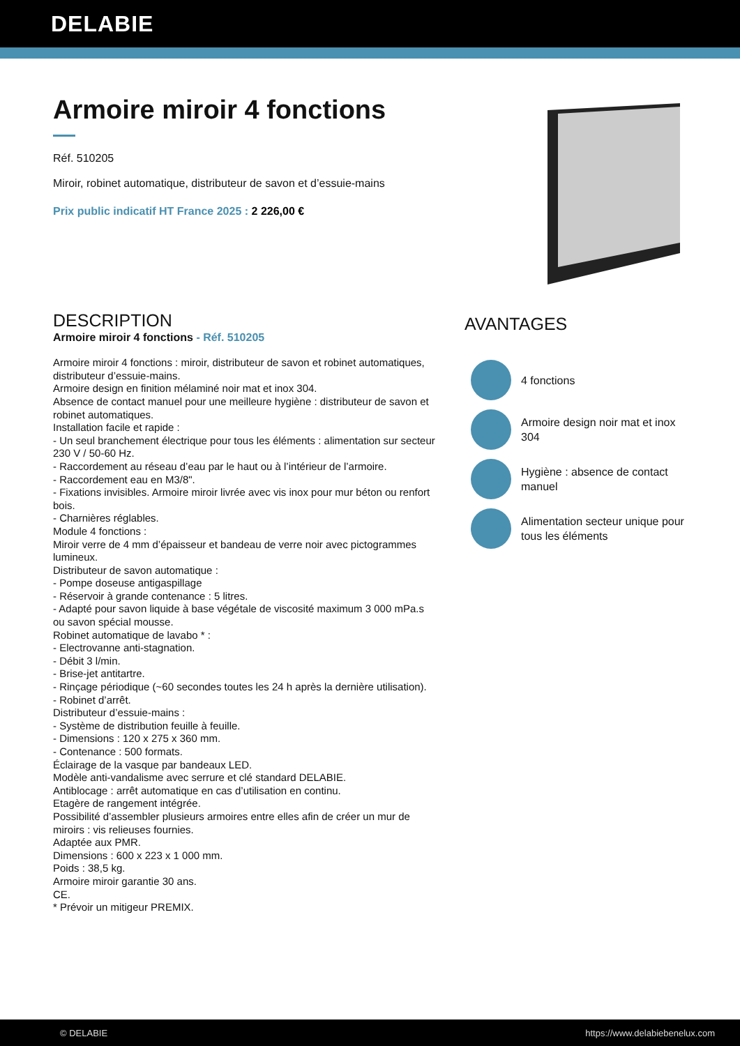DELABIE
Armoire miroir 4 fonctions
Réf. 510205
Miroir, robinet automatique, distributeur de savon et d’essuie-mains
Prix public indicatif HT France 2025 : 2 226,00 €
DESCRIPTION
Armoire miroir 4 fonctions - Réf. 510205
Armoire miroir 4 fonctions : miroir, distributeur de savon et robinet automatiques, distributeur d’essuie-mains.
Armoire design en finition mélaminé noir mat et inox 304.
Absence de contact manuel pour une meilleure hygiène : distributeur de savon et robinet automatiques.
Installation facile et rapide :
- Un seul branchement électrique pour tous les éléments : alimentation sur secteur 230 V / 50-60 Hz.
- Raccordement au réseau d’eau par le haut ou à l’intérieur de l’armoire.
- Raccordement eau en M3/8".
- Fixations invisibles. Armoire miroir livrée avec vis inox pour mur béton ou renfort bois.
- Charnières réglables.
Module 4 fonctions :
Miroir verre de 4 mm d’épaisseur et bandeau de verre noir avec pictogrammes lumineux.
Distributeur de savon automatique :
- Pompe doseuse antigaspillage
- Réservoir à grande contenance : 5 litres.
- Adapté pour savon liquide à base végétale de viscosité maximum 3 000 mPa.s ou savon spécial mousse.
Robinet automatique de lavabo * :
- Electrovanne anti-stagnation.
- Débit 3 l/min.
- Brise-jet antitartre.
- Rinçage périodique (~60 secondes toutes les 24 h après la dernière utilisation).
- Robinet d’arrêt.
Distributeur d’essuie-mains :
- Système de distribution feuille à feuille.
- Dimensions : 120 x 275 x 360 mm.
- Contenance : 500 formats.
Éclairage de la vasque par bandeaux LED.
Modèle anti-vandalisme avec serrure et clé standard DELABIE.
Antiblocage : arrêt automatique en cas d’utilisation en continu.
Etagère de rangement intégrée.
Possibilité d’assembler plusieurs armoires entre elles afin de créer un mur de miroirs : vis relieuses fournies.
Adaptée aux PMR.
Dimensions : 600 x 223 x 1 000 mm.
Poids : 38,5 kg.
Armoire miroir garantie 30 ans.
CE.
* Prévoir un mitigeur PREMIX.
AVANTAGES
4 fonctions
Armoire design noir mat et inox 304
Hygiène : absence de contact
manuel
Alimentation secteur unique pour
tous les éléments
© DELABIE https://www.delabiebenelux.com